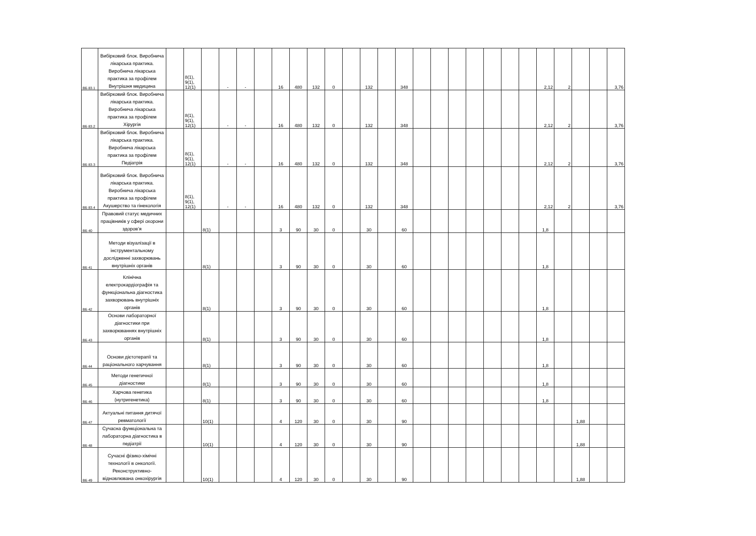| ВБ 83.1 | Вибірковий блок. Виробнича лікарська практика. Виробнича лікарська практика за профілем Внутрішня медицина | | 8(1), 9(1), 12(1) | | - | - | | 16 | 480 | 132 | 0 | | 132 | | 348 | | | | | | | | 2,12 | 2 | | | 3,76 |
| ВБ 83.2 | Вибірковий блок. Виробнича лікарська практика. Виробнича лікарська практика за профілем Хірургія | | 8(1), 9(1), 12(1) | | - | - | | 16 | 480 | 132 | 0 | | 132 | | 348 | | | | | | | | 2,12 | 2 | | | 3,76 |
| ВБ 83.3 | Вибірковий блок. Виробнича лікарська практика. Виробнича лікарська практика за профілем Педіатрія | | 8(1), 9(1), 12(1) | | - | - | | 16 | 480 | 132 | 0 | | 132 | | 348 | | | | | | | | 2,12 | 2 | | | 3,76 |
| ВБ 83.4 | Вибірковий блок. Виробнича лікарська практика. Виробнича лікарська практика за профілем Акушерство та гінекологія | | 8(1), 9(1), 12(1) | | - | - | | 16 | 480 | 132 | 0 | | 132 | | 348 | | | | | | | | 2,12 | 2 | | | 3,76 |
| ВБ 40 | Правовий статус медичних працівників у сфері охорони здоров’я | | | 8(1) | | | | 3 | 90 | 30 | 0 | | 30 | | 60 | | | | | | | | 1,8 | | | | |
| ВБ 41 | Методи візуалізації в інструментальному дослідженні захворювань внутрішніх органів | | | 8(1) | | | | 3 | 90 | 30 | 0 | | 30 | | 60 | | | | | | | | 1,8 | | | | |
| ВБ 42 | Клінічна електрокардіографія та функціональна діагностика захворювань внутрішніх органів | | | 8(1) | | | | 3 | 90 | 30 | 0 | | 30 | | 60 | | | | | | | | 1,8 | | | | |
| ВБ 43 | Основи лабораторної діагностики при захворюваннях внутрішніх органів | | | 8(1) | | | | 3 | 90 | 30 | 0 | | 30 | | 60 | | | | | | | | 1,8 | | | | |
| ВБ 44 | Основи дієтотерапії та раціонального харчування | | | 8(1) | | | | 3 | 90 | 30 | 0 | | 30 | | 60 | | | | | | | | 1,8 | | | | |
| ВБ 45 | Методи генетичної діагностики | | | 8(1) | | | | 3 | 90 | 30 | 0 | | 30 | | 60 | | | | | | | | 1,8 | | | | |
| ВБ 46 | Харчова генетика (нутригенетика) | | | 8(1) | | | | 3 | 90 | 30 | 0 | | 30 | | 60 | | | | | | | | 1,8 | | | | |
| ВБ 47 | Актуальні питання дитячої ревматології | | | 10(1) | | | | 4 | 120 | 30 | 0 | | 30 | | 90 | | | | | | | | | | 1,88 | | |
| ВБ 48 | Сучасна функціональна та лабораторна діагностика в педіатрії | | | 10(1) | | | | 4 | 120 | 30 | 0 | | 30 | | 90 | | | | | | | | | | 1,88 | | |
| ВБ 49 | Сучасні фізико-хімічні технології в онкології. Реконструктивно-відновлювана онкохірургія | | | 10(1) | | | | 4 | 120 | 30 | 0 | | 30 | | 90 | | | | | | | | | | 1,88 | | |